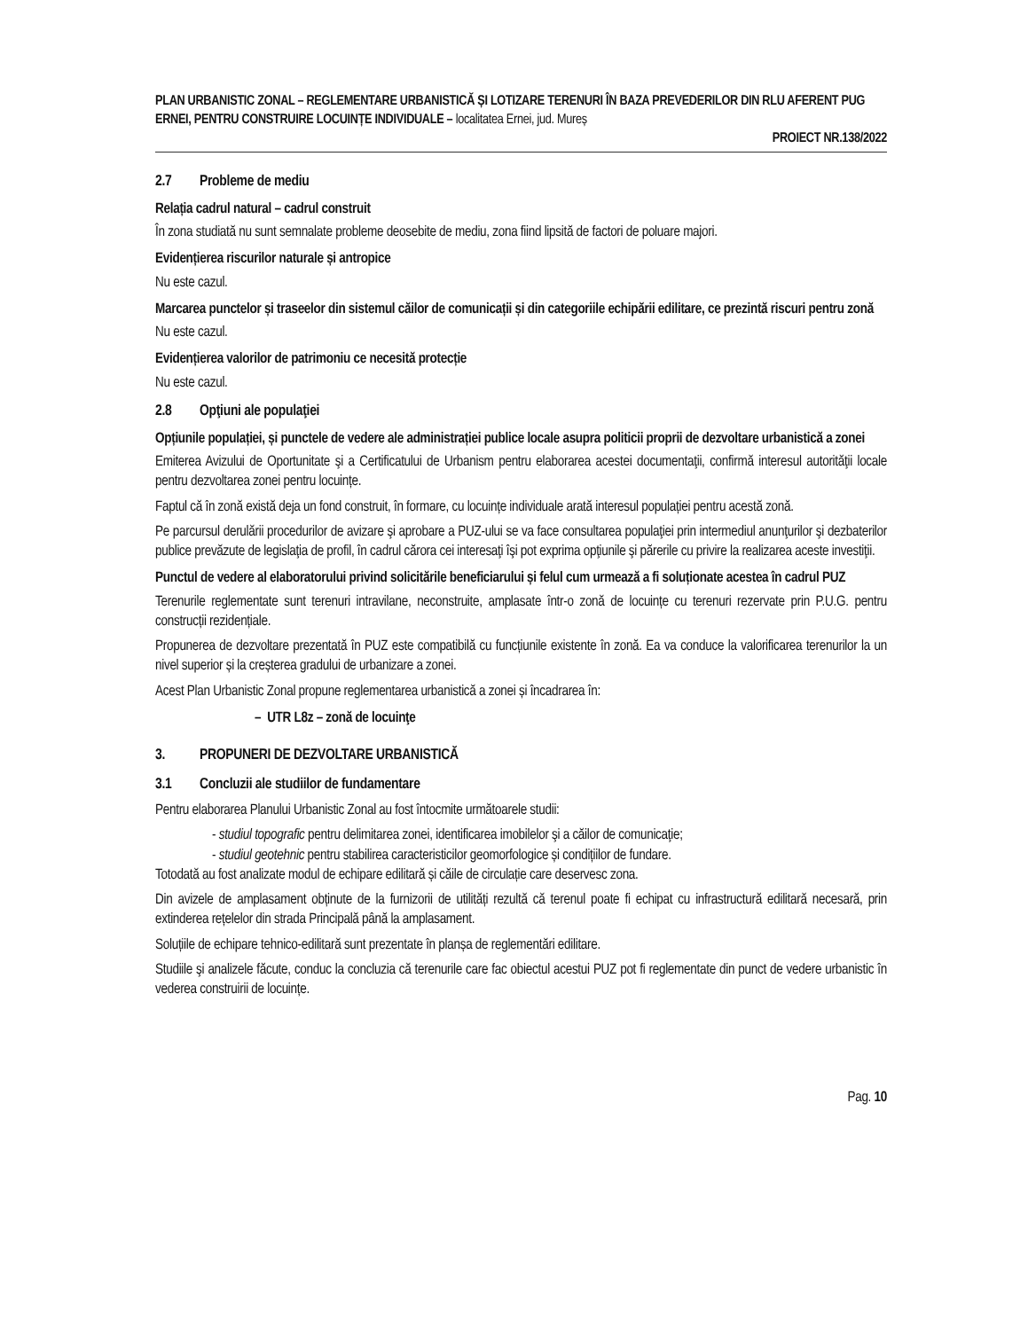PLAN URBANISTIC ZONAL – REGLEMENTARE URBANISTICĂ ȘI LOTIZARE TERENURI ÎN BAZA PREVEDERILOR DIN RLU AFERENT PUG ERNEI, PENTRU CONSTRUIRE LOCUINȚE INDIVIDUALE – localitatea Ernei, jud. Mureș
PROIECT NR.138/2022
2.7 Probleme de mediu
Relația cadrul natural – cadrul construit
În zona studiată nu sunt semnalate probleme deosebite de mediu, zona fiind lipsită de factori de poluare majori.
Evidențierea riscurilor naturale și antropice
Nu este cazul.
Marcarea punctelor și traseelor din sistemul căilor de comunicații și din categoriile echipării edilitare, ce prezintă riscuri pentru zonă
Nu este cazul.
Evidențierea valorilor de patrimoniu ce necesită protecție
Nu este cazul.
2.8 Opţiuni ale populaţiei
Opțiunile populației, și punctele de vedere ale administrației publice locale asupra politicii proprii de dezvoltare urbanistică a zonei
Emiterea Avizului de Oportunitate şi a Certificatului de Urbanism pentru elaborarea acestei documentaţii, confirmă interesul autorităţii locale pentru dezvoltarea zonei pentru locuințe.
Faptul că în zonă există deja un fond construit, în formare, cu locuințe individuale arată interesul populației pentru acestă zonă.
Pe parcursul derulării procedurilor de avizare şi aprobare a PUZ-ului se va face consultarea populaţiei prin intermediul anunţurilor şi dezbaterilor publice prevăzute de legislaţia de profil, în cadrul cărora cei interesaţi îşi pot exprima opţiunile şi părerile cu privire la realizarea aceste investiţii.
Punctul de vedere al elaboratorului privind solicitările beneficiarului și felul cum urmează a fi soluționate acestea în cadrul PUZ
Terenurile reglementate sunt terenuri intravilane, neconstruite, amplasate într-o zonă de locuințe cu terenuri rezervate prin P.U.G. pentru construcții rezidențiale.
Propunerea de dezvoltare prezentată în PUZ este compatibilă cu funcțiunile existente în zonă. Ea va conduce la valorificarea terenurilor la un nivel superior și la creșterea gradului de urbanizare a zonei.
Acest Plan Urbanistic Zonal propune reglementarea urbanistică a zonei și încadrarea în:
– UTR L8z – zonă de locuinţe
3. PROPUNERI DE DEZVOLTARE URBANISTICĂ
3.1 Concluzii ale studiilor de fundamentare
Pentru elaborarea Planului Urbanistic Zonal au fost întocmite următoarele studii:
- studiul topografic pentru delimitarea zonei, identificarea imobilelor şi a căilor de comunicaţie;
- studiul geotehnic pentru stabilirea caracteristicilor geomorfologice și condițiilor de fundare.
Totodată au fost analizate modul de echipare edilitară și căile de circulație care deservesc zona.
Din avizele de amplasament obținute de la furnizorii de utilități rezultă că terenul poate fi echipat cu infrastructură edilitară necesară, prin extinderea rețelelor din strada Principală până la amplasament.
Soluțiile de echipare tehnico-edilitară sunt prezentate în planșa de reglementări edilitare.
Studiile şi analizele făcute, conduc la concluzia că terenurile care fac obiectul acestui PUZ pot fi reglementate din punct de vedere urbanistic în vederea construirii de locuințe.
Pag. 10